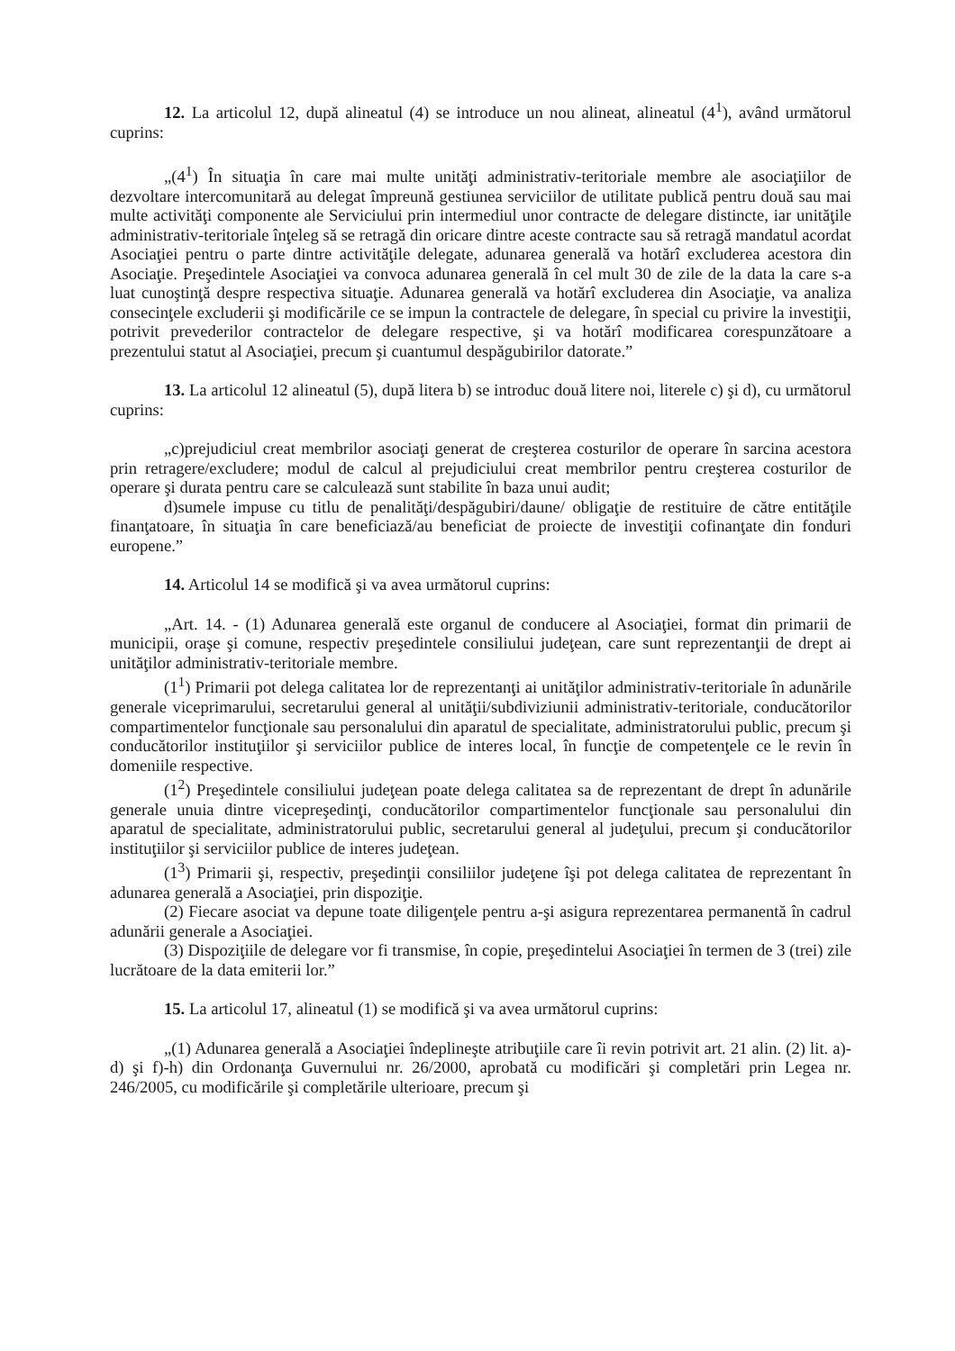12. La articolul 12, după alineatul (4) se introduce un nou alineat, alineatul (4<sup>1</sup>), având următorul cuprins:
„(4<sup>1</sup>) În situaţia în care mai multe unităţi administrativ-teritoriale membre ale asociaţiilor de dezvoltare intercomunitară au delegat împreună gestiunea serviciilor de utilitate publică pentru două sau mai multe activităţi componente ale Serviciului prin intermediul unor contracte de delegare distincte, iar unităţile administrativ-teritoriale înţeleg să se retragă din oricare dintre aceste contracte sau să retragă mandatul acordat Asociaţiei pentru o parte dintre activităţile delegate, adunarea generală va hotărî excluderea acestora din Asociaţie. Preşedintele Asociaţiei va convoca adunarea generală în cel mult 30 de zile de la data la care s-a luat cunoştinţă despre respectiva situaţie. Adunarea generală va hotărî excluderea din Asociaţie, va analiza consecinţele excluderii şi modificările ce se impun la contractele de delegare, în special cu privire la investiţii, potrivit prevederilor contractelor de delegare respective, şi va hotărî modificarea corespunzătoare a prezentului statut al Asociaţiei, precum şi cuantumul despăgubirilor datorate.”
13. La articolul 12 alineatul (5), după litera b) se introduc două litere noi, literele c) şi d), cu următorul cuprins:
„c)prejudiciul creat membrilor asociaţi generat de creşterea costurilor de operare în sarcina acestora prin retragere/excludere; modul de calcul al prejudiciului creat membrilor pentru creşterea costurilor de operare şi durata pentru care se calculează sunt stabilite în baza unui audit;
d)sumele impuse cu titlu de penalităţi/despăgubiri/daune/ obligaţie de restituire de către entităţile finanţatoare, în situaţia în care beneficiază/au beneficiat de proiecte de investiţii cofinanţate din fonduri europene.”
14. Articolul 14 se modifică şi va avea următorul cuprins:
„Art. 14. - (1) Adunarea generală este organul de conducere al Asociaţiei, format din primarii de municipii, oraşe şi comune, respectiv preşedintele consiliului judeţean, care sunt reprezentanţii de drept ai unităţilor administrativ-teritoriale membre.
(1<sup>1</sup>) Primarii pot delega calitatea lor de reprezentanţi ai unităţilor administrativ-teritoriale în adunările generale viceprimarului, secretarului general al unităţii/subdiviziunii administrativ-teritoriale, conducătorilor compartimentelor funcţionale sau personalului din aparatul de specialitate, administratorului public, precum şi conducătorilor instituţiilor şi serviciilor publice de interes local, în funcţie de competenţele ce le revin în domeniile respective.
(1<sup>2</sup>) Preşedintele consiliului judeţean poate delega calitatea sa de reprezentant de drept în adunările generale unuia dintre vicepreşedinţi, conducătorilor compartimentelor funcţionale sau personalului din aparatul de specialitate, administratorului public, secretarului general al judeţului, precum şi conducătorilor instituţiilor şi serviciilor publice de interes judeţean.
(1<sup>3</sup>) Primarii şi, respectiv, preşedinţii consiliilor judeţene îşi pot delega calitatea de reprezentant în adunarea generală a Asociaţiei, prin dispoziţie.
(2) Fiecare asociat va depune toate diligenţele pentru a-şi asigura reprezentarea permanentă în cadrul adunării generale a Asociaţiei.
(3) Dispoziţiile de delegare vor fi transmise, în copie, preşedintelui Asociaţiei în termen de 3 (trei) zile lucrătoare de la data emiterii lor.”
15. La articolul 17, alineatul (1) se modifică şi va avea următorul cuprins:
„(1) Adunarea generală a Asociaţiei îndeplineşte atribuţiile care îi revin potrivit art. 21 alin. (2) lit. a)-d) şi f)-h) din Ordonanţa Guvernului nr. 26/2000, aprobată cu modificări şi completări prin Legea nr. 246/2005, cu modificările şi completările ulterioare, precum şi